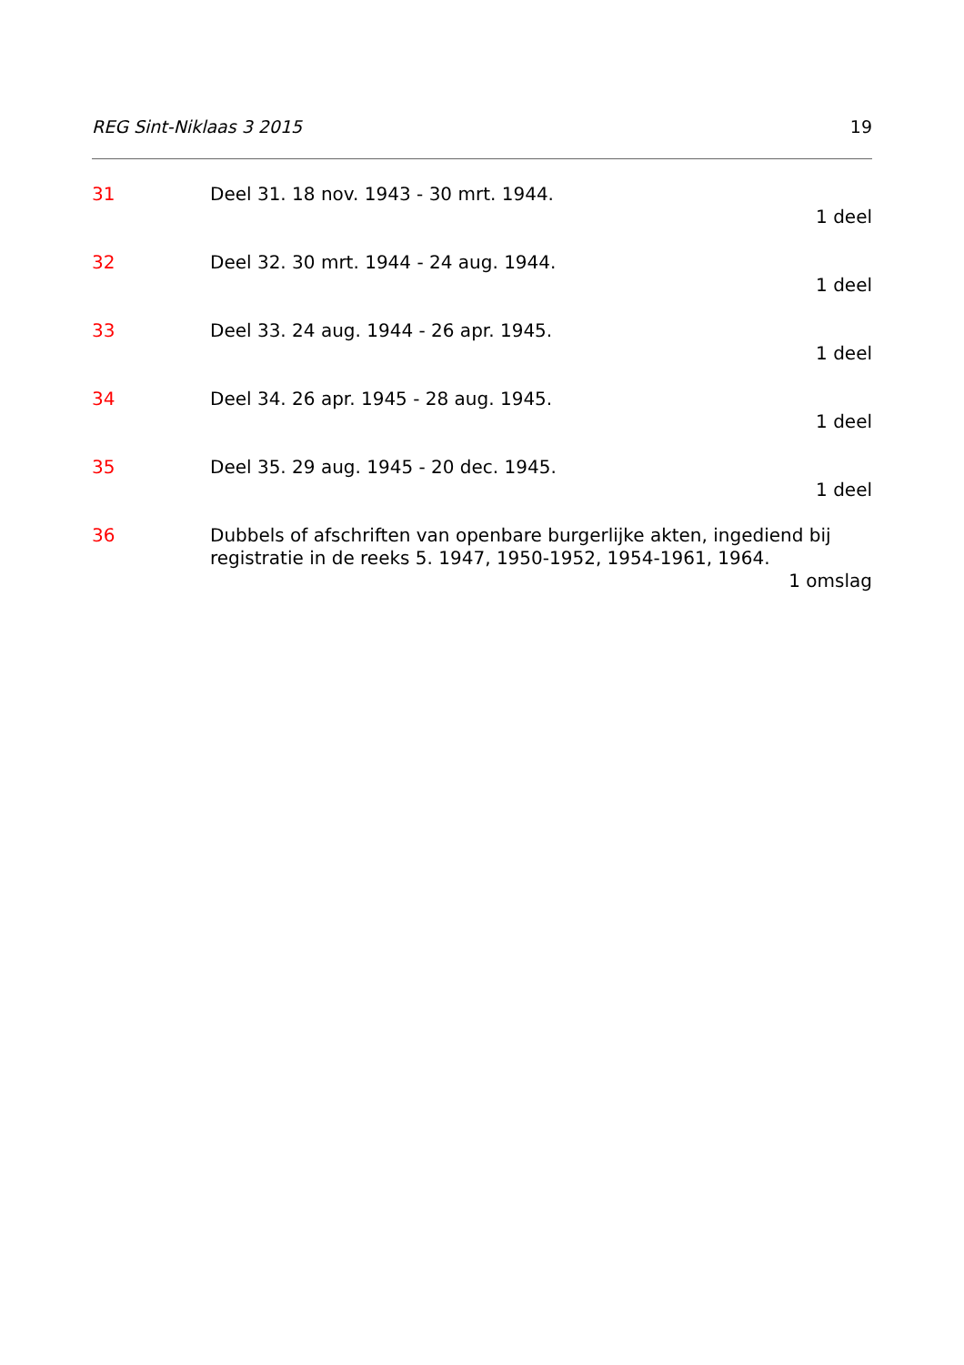REG Sint-Niklaas 3 2015 19
31 Deel 31. 18 nov. 1943 - 30 mrt. 1944.
1 deel
32 Deel 32. 30 mrt. 1944 - 24 aug. 1944.
1 deel
33 Deel 33. 24 aug. 1944 - 26 apr. 1945.
1 deel
34 Deel 34. 26 apr. 1945 - 28 aug. 1945.
1 deel
35 Deel 35. 29 aug. 1945 - 20 dec. 1945.
1 deel
36 Dubbels of afschriften van openbare burgerlijke akten, ingediend bij registratie in de reeks 5. 1947, 1950-1952, 1954-1961, 1964.
1 omslag